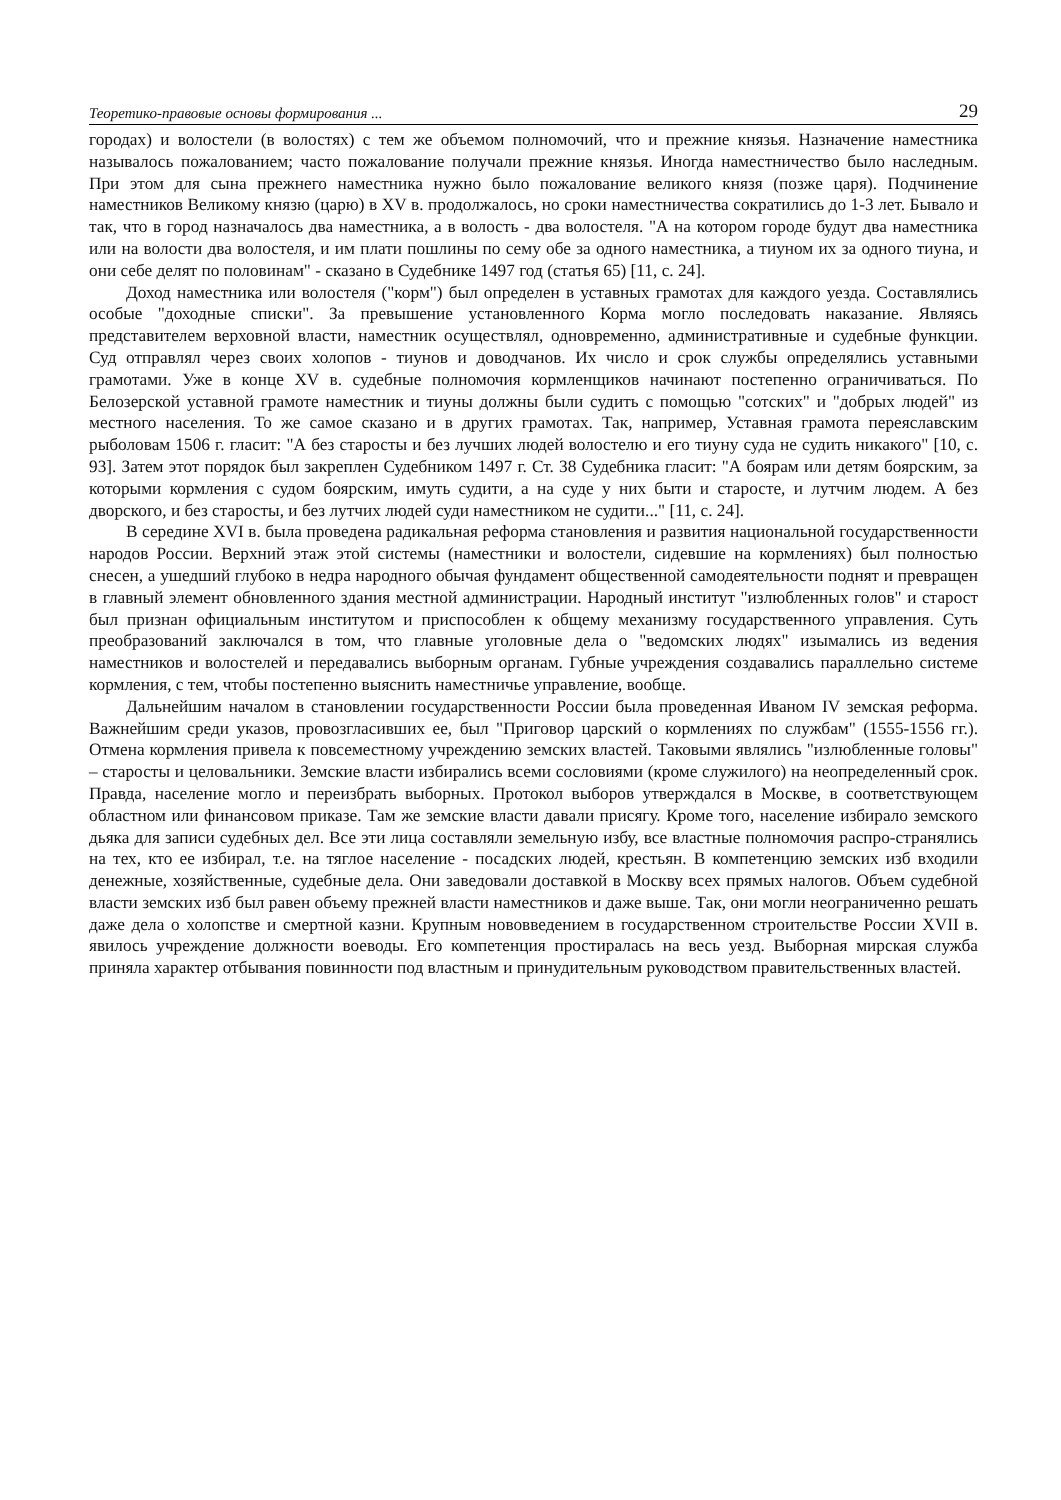Теоретико-правовые основы формирования ... 29
городах) и волостели (в волостях) с тем же объемом полномочий, что и прежние князья. Назначение наместника называлось пожалованием; часто пожалование получали прежние князья. Иногда наместничество было наследным. При этом для сына прежнего наместника нужно было пожалование великого князя (позже царя). Подчинение наместников Великому князю (царю) в XV в. продолжалось, но сроки наместничества сократились до 1-3 лет. Бывало и так, что в город назначалось два наместника, а в волость - два волостеля. "А на котором городе будут два наместника или на волости два волостеля, и им плати пошлины по сему обе за одного наместника, а тиуном их за одного тиуна, и они себе делят по половинам" - сказано в Судебнике 1497 год (статья 65) [11, с. 24].
Доход наместника или волостеля ("корм") был определен в уставных грамотах для каждого уезда. Составлялись особые "доходные списки". За превышение установленного Корма могло последовать наказание. Являясь представителем верховной власти, наместник осуществлял, одновременно, административные и судебные функции. Суд отправлял через своих холопов - тиунов и доводчанов. Их число и срок службы определялись уставными грамотами. Уже в конце XV в. судебные полномочия кормленщиков начинают постепенно ограничиваться. По Белозерской уставной грамоте наместник и тиуны должны были судить с помощью "сотских" и "добрых людей" из местного населения. То же самое сказано и в других грамотах. Так, например, Уставная грамота переяславским рыболовам 1506 г. гласит: "А без старосты и без лучших людей волостелю и его тиуну суда не судить никакого" [10, с. 93]. Затем этот порядок был закреплен Судебником 1497 г. Ст. 38 Судебника гласит: "А боярам или детям боярским, за которыми кормления с судом боярским, имуть судити, а на суде у них быти и старосте, и лутчим людем. А без дворского, и без старосты, и без лутчих людей суди наместником не судити..." [11, с. 24].
В середине XVI в. была проведена радикальная реформа становления и развития национальной государственности народов России. Верхний этаж этой системы (наместники и волостели, сидевшие на кормлениях) был полностью снесен, а ушедший глубоко в недра народного обычая фундамент общественной самодеятельности поднят и превращен в главный элемент обновленного здания местной администрации. Народный институт "излюбленных голов" и старост был признан официальным институтом и приспособлен к общему механизму государственного управления. Суть преобразований заключался в том, что главные уголовные дела о "ведомских людях" изымались из ведения наместников и волостелей и передавались выборным органам. Губные учреждения создавались параллельно системе кормления, с тем, чтобы постепенно выяснить наместничье управление, вообще.
Дальнейшим началом в становлении государственности России была проведенная Иваном IV земская реформа. Важнейшим среди указов, провозгласивших ее, был "Приговор царский о кормлениях по службам" (1555-1556 гг.). Отмена кормления привела к повсеместному учреждению земских властей. Таковыми являлись "излюбленные головы" – старосты и целовальники. Земские власти избирались всеми сословиями (кроме служилого) на неопределенный срок. Правда, население могло и переизбрать выборных. Протокол выборов утверждался в Москве, в соответствующем областном или финансовом приказе. Там же земские власти давали присягу. Кроме того, население избирало земского дьяка для записи судебных дел. Все эти лица составляли земельную избу, все властные полномочия распро-странялись на тех, кто ее избирал, т.е. на тяглое население - посадских людей, крестьян. В компетенцию земских изб входили денежные, хозяйственные, судебные дела. Они заведовали доставкой в Москву всех прямых налогов. Объем судебной власти земских изб был равен объему прежней власти наместников и даже выше. Так, они могли неограниченно решать даже дела о холопстве и смертной казни. Крупным нововведением в государственном строительстве России XVII в. явилось учреждение должности воеводы. Его компетенция простиралась на весь уезд. Выборная мирская служба приняла характер отбывания повинности под властным и принудительным руководством правительственных властей.